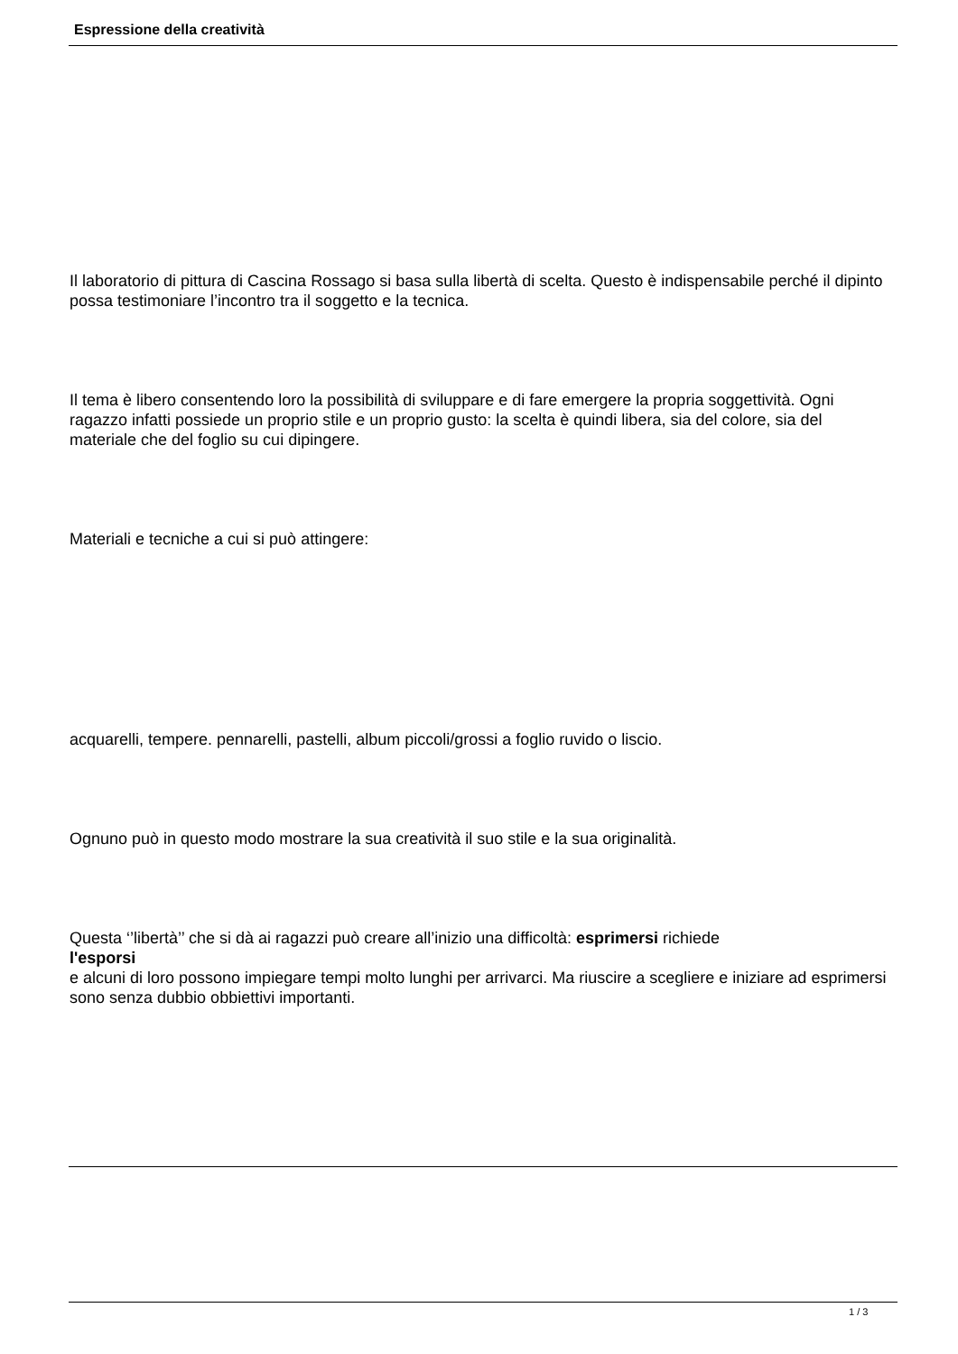Espressione della creatività
Il laboratorio di pittura di Cascina Rossago si basa sulla libertà di scelta. Questo è indispensabile perché il dipinto possa testimoniare l’incontro tra il soggetto e la tecnica.
Il tema è libero consentendo loro la possibilità di sviluppare e di fare emergere la propria soggettività. Ogni ragazzo infatti possiede un proprio stile e un proprio gusto: la scelta è quindi libera, sia del colore, sia del materiale che del foglio su cui dipingere.
Materiali e tecniche a cui si può attingere:
acquarelli, tempere. pennarelli, pastelli, album piccoli/grossi a foglio ruvido o liscio.
Ognuno può in questo modo mostrare la sua creatività il suo stile e la sua originalità.
Questa ‘’libertà’’ che si dà ai ragazzi può creare all’inizio una difficoltà: esprimersi richiede
l'esporsi
e alcuni di loro possono impiegare tempi molto lunghi per arrivarci. Ma riuscire a scegliere e iniziare ad esprimersi sono senza dubbio obbiettivi importanti.
1 / 3